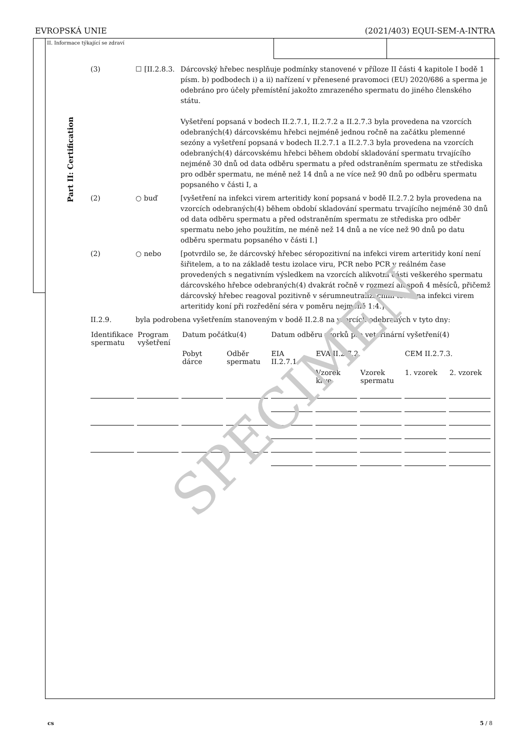EVROPSKÁ UNIE (2021/403) EQUI-SEM-A-INTRA
Part II: Certification
II. Informace týkající se zdraví
(3) ☐ [II.2.8.3.
Dárcovský hřebec nesplňuje podmínky stanovené v příloze II části 4 kapitole I bodě 1 písm. b) podbodech i) a ii) nařízení v přenesené pravomoci (EU) 2020/686 a sperma je odebráno pro účely přemístění jakožto zmrazeného spermatu do jiného členského státu.
Vyšetření popsaná v bodech II.2.7.1, II.2.7.2 a II.2.7.3 byla provedena na vzorcích odebraných(4) dárcovskému hřebci nejméně jednou ročně na začátku plemenné sezóny a vyšetření popsaná v bodech II.2.7.1 a II.2.7.3 byla provedena na vzorcích odebraných(4) dárcovskému hřebci během období skladování spermatu trvajícího nejméně 30 dnů od data odběru spermatu a před odstraněním spermatu ze střediska pro odběr spermatu, ne méně než 14 dnů a ne více než 90 dnů po odběru spermatu popsaného v části I, a
(2) ○ buď [vyšetření na infekci virem arteritidy koní popsaná v bodě II.2.7.2 byla provedena na vzorcích odebraných(4) během období skladování spermatu trvajícího nejméně 30 dnů od data odběru spermatu a před odstraněním spermatu ze střediska pro odběr spermatu nebo jeho použitím, ne méně než 14 dnů a ne více než 90 dnů po datu odběru spermatu popsaného v části I.]
(2) ○ nebo [potvrdilo se, že dárcovský hřebec séropozitivní na infekci virem arteritidy koní není šiřitelem, a to na základě testu izolace viru, PCR nebo PCR v reálném čase provedených s negativním výsledkem na vzorcích alikvotní části veškerého spermatu dárcovského hřebce odebraných(4) dvakrát ročně v rozmezí alespoň 4 měsíců, přičemž dárcovský hřebec reagoval pozitivně v sérumneutralizačním testu na infekci virem arteritidy koní při rozředění séra v poměru nejméně 1:4.]
II.2.9. byla podrobena vyšetřením stanoveným v bodě II.2.8 na vzorcích odebraných v tyto dny:
| Identifikace spermatu | Program vyšetření | Datum počátku(4) | | Datum odběru vzorků pro veterinární vyšetření(4) | | | | |
| | | Pobyt dárce | Odběr spermatu | EIA II.2.7.1 | EVA II.2.7.2. | | CEM II.2.7.3. | |
| | | | | | Vzorek krve | Vzorek spermatu | 1. vzorek | 2. vzorek |
SPECIMEN
cs 5 / 8